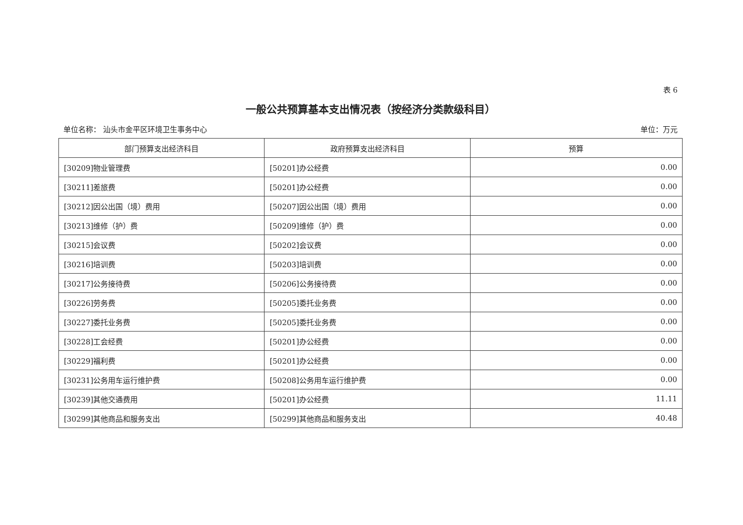表 6
一般公共预算基本支出情况表（按经济分类款级科目）
单位名称： 汕头市金平区环境卫生事务中心 单位：万元
| 部门预算支出经济科目 | 政府预算支出经济科目 | 预算 |
| --- | --- | --- |
| [30209]物业管理费 | [50201]办公经费 | 0.00 |
| [30211]差旅费 | [50201]办公经费 | 0.00 |
| [30212]因公出国（境）费用 | [50207]因公出国（境）费用 | 0.00 |
| [30213]维修（护）费 | [50209]维修（护）费 | 0.00 |
| [30215]会议费 | [50202]会议费 | 0.00 |
| [30216]培训费 | [50203]培训费 | 0.00 |
| [30217]公务接待费 | [50206]公务接待费 | 0.00 |
| [30226]劳务费 | [50205]委托业务费 | 0.00 |
| [30227]委托业务费 | [50205]委托业务费 | 0.00 |
| [30228]工会经费 | [50201]办公经费 | 0.00 |
| [30229]福利费 | [50201]办公经费 | 0.00 |
| [30231]公务用车运行维护费 | [50208]公务用车运行维护费 | 0.00 |
| [30239]其他交通费用 | [50201]办公经费 | 11.11 |
| [30299]其他商品和服务支出 | [50299]其他商品和服务支出 | 40.48 |